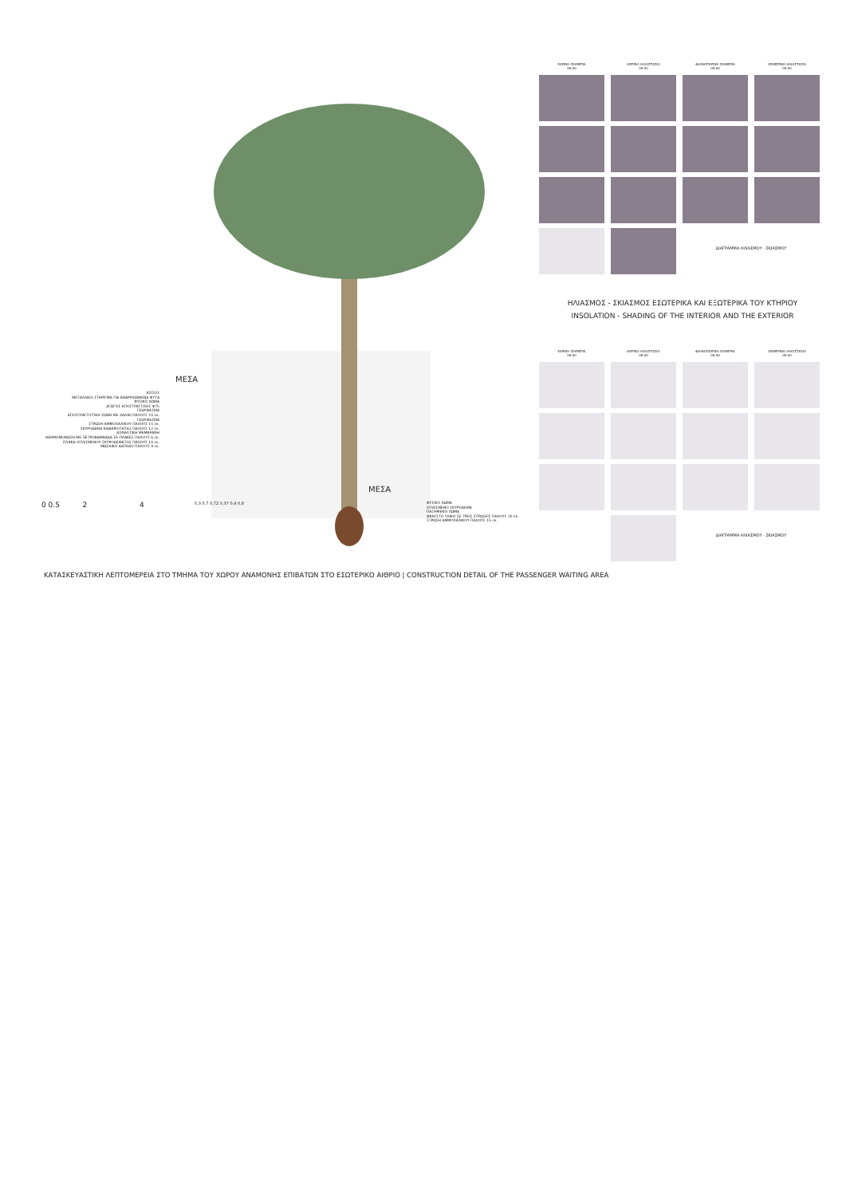ΜΕΣΑ
ΜΕΣΑ
ΚΙΣΣΟΣ
ΜΕΤΑΛΛΙΚΟ ΣΤΗΡΙΓΜΑ ΓΙΑ ΑΝΑΡΡΙΧΩΜΕΝΑ ΦΥΤΑ
ΦΥΣΙΚΟ ΧΩΜΑ
ΑΓΩΓΟΣ ΑΠΟΣΤΡΑΓΓΙΣΗΣ Φ75
ΓΕΩΥΦΑΣΜΑ
ΑΠΟΣΤΡΑΓΓΙΣΤΙΚΗ ΖΩΝΗ ΜΕ ΧΑΛΙΚΙ ΠΑΧΟΥΣ 10 εκ.
ΓΕΩΥΦΑΣΜΑ
ΣΤΡΩΣΗ ΑΜΜΟΧΑΛΙΚΟΥ ΠΑΧΟΥΣ 15 εκ.
ΣΚΥΡΟΔΕΜΑ ΚΑΘΑΡΙΟΤΗΤΑΣ ΠΑΧΟΥΣ 12 εκ.
ΑΣΦΑΛΤΙΚΗ ΜΕΜΒΡΑΝΗ
ΘΕΡΜΟΜΟΝΩΣΗ ΜΕ ΠΕΤΡΟΒΑΜΒΑΚΑ ΣΕ ΠΛΑΚΕΣ ΠΑΧΟΥΣ 6 εκ.
ΠΛΑΚΑ ΟΠΛΙΣΜΕΝΟΥ ΣΚΥΡΟΔΕΜΑΤΟΣ ΠΑΧΟΥΣ 10 εκ.
ΜΩΣΑΙΚΟ ΔΑΠΕΔΟ ΠΑΧΟΥΣ 4 εκ.
0 0.5 2 4
0,3 0,7 0,72 0,37 0,4 0,8
ΦΥΣΙΚΟ ΧΩΜΑ
ΟΠΛΙΣΜΕΝΟ ΣΚΥΡΟΔΕΜΑ
ΠΑΤΗΜΕΝΟ ΧΩΜΑ
ΘΡΑΥΣΤΟ ΥΛΙΚΟ ΣΕ ΤΡΕΙΣ ΣΤΡΩΣΕΙΣ ΠΑΧΟΥΣ 20 εκ.
ΣΤΡΩΣΗ ΑΜΜΟΧΑΛΙΚΟΥ ΠΑΧΟΥΣ 15 εκ.
ΕΑΡΙΝΗ ΙΣΗΜΕΡΙΑ
09:00
ΘΕΡΙΝΟ ΗΛΙΟΣΤΑΣΙΟ
09:00
ΦΘΙΝΟΠΩΡΙΝΗ ΙΣΗΜΕΡΙΑ
09:00
ΧΕΙΜΕΡΙΝΟ ΗΛΙΟΣΤΑΣΙΟ
09:00
ΔΙΑΓΡΑΜΜΑ ΗΛΙΑΣΜΟΥ - ΣΚΙΑΣΜΟΥ
ΗΛΙΑΣΜΟΣ - ΣΚΙΑΣΜΟΣ ΕΣΩΤΕΡΙΚΑ ΚΑΙ ΕΞΩΤΕΡΙΚΑ ΤΟΥ ΚΤΗΡΙΟΥ
INSOLATION - SHADING OF THE INTERIOR AND THE EXTERIOR
ΕΑΡΙΝΗ ΙΣΗΜΕΡΙΑ
09:00
ΘΕΡΙΝΟ ΗΛΙΟΣΤΑΣΙΟ
09:00
ΦΘΙΝΟΠΩΡΙΝΗ ΙΣΗΜΕΡΙΑ
09:00
ΧΕΙΜΕΡΙΝΟ ΗΛΙΟΣΤΑΣΙΟ
09:00
ΔΙΑΓΡΑΜΜΑ ΗΛΙΑΣΜΟΥ - ΣΚΙΑΣΜΟΥ
ΚΑΤΑΣΚΕΥΑΣΤΙΚΗ ΛΕΠΤΟΜΕΡΕΙΑ ΣΤΟ ΤΜΗΜΑ ΤΟΥ ΧΩΡΟΥ ΑΝΑΜΟΝΗΣ ΕΠΙΒΑΤΩΝ ΣΤΟ ΕΣΩΤΕΡΙΚΟ ΑΙΘΡΙΟ | CONSTRUCTION DETAIL OF THE PASSENGER WAITING AREA